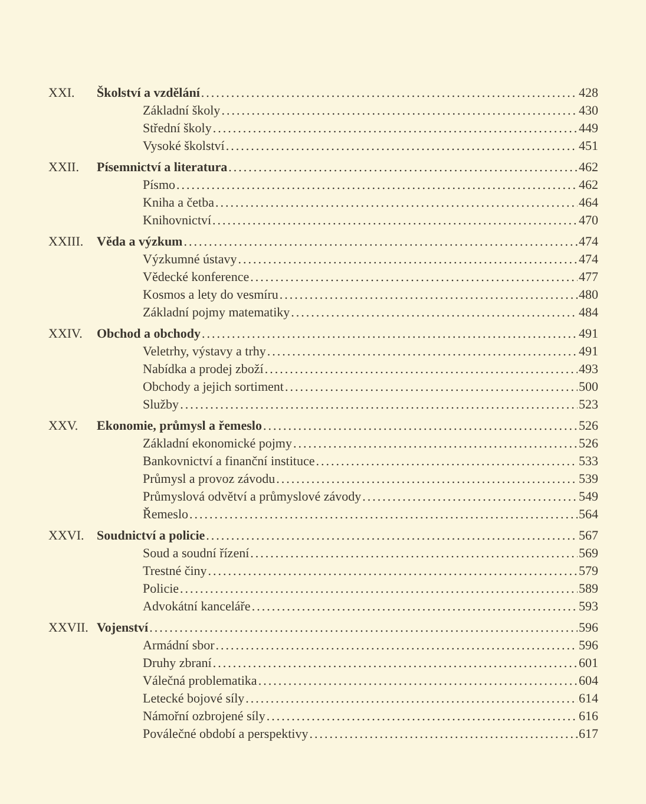XXI. Školství a vzdělání 428
Základní školy 430
Střední školy 449
Vysoké školství 451
XXII. Písemnictví a literatura 462
Písmo 462
Kniha a četba 464
Knihovnictví 470
XXIII. Věda a výzkum 474
Výzkumné ústavy 474
Vědecké konference 477
Kosmos a lety do vesmíru 480
Základní pojmy matematiky 484
XXIV. Obchod a obchody 491
Veletrhy, výstavy a trhy 491
Nabídka a prodej zboží 493
Obchody a jejich sortiment 500
Služby 523
XXV. Ekonomie, průmysl a řemeslo 526
Základní ekonomické pojmy 526
Bankovnictví a finanční instituce 533
Průmysl a provoz závodu 539
Průmyslová odvětví a průmyslové závody 549
Řemeslo 564
XXVI. Soudnictví a policie 567
Soud a soudní řízení 569
Trestné činy 579
Policie 589
Advokátní kanceláře 593
XXVII. Vojenství 596
Armádní sbor 596
Druhy zbraní 601
Válečná problematika 604
Letecké bojové síly 614
Námořní ozbrojené síly 616
Poválečné období a perspektivy 617